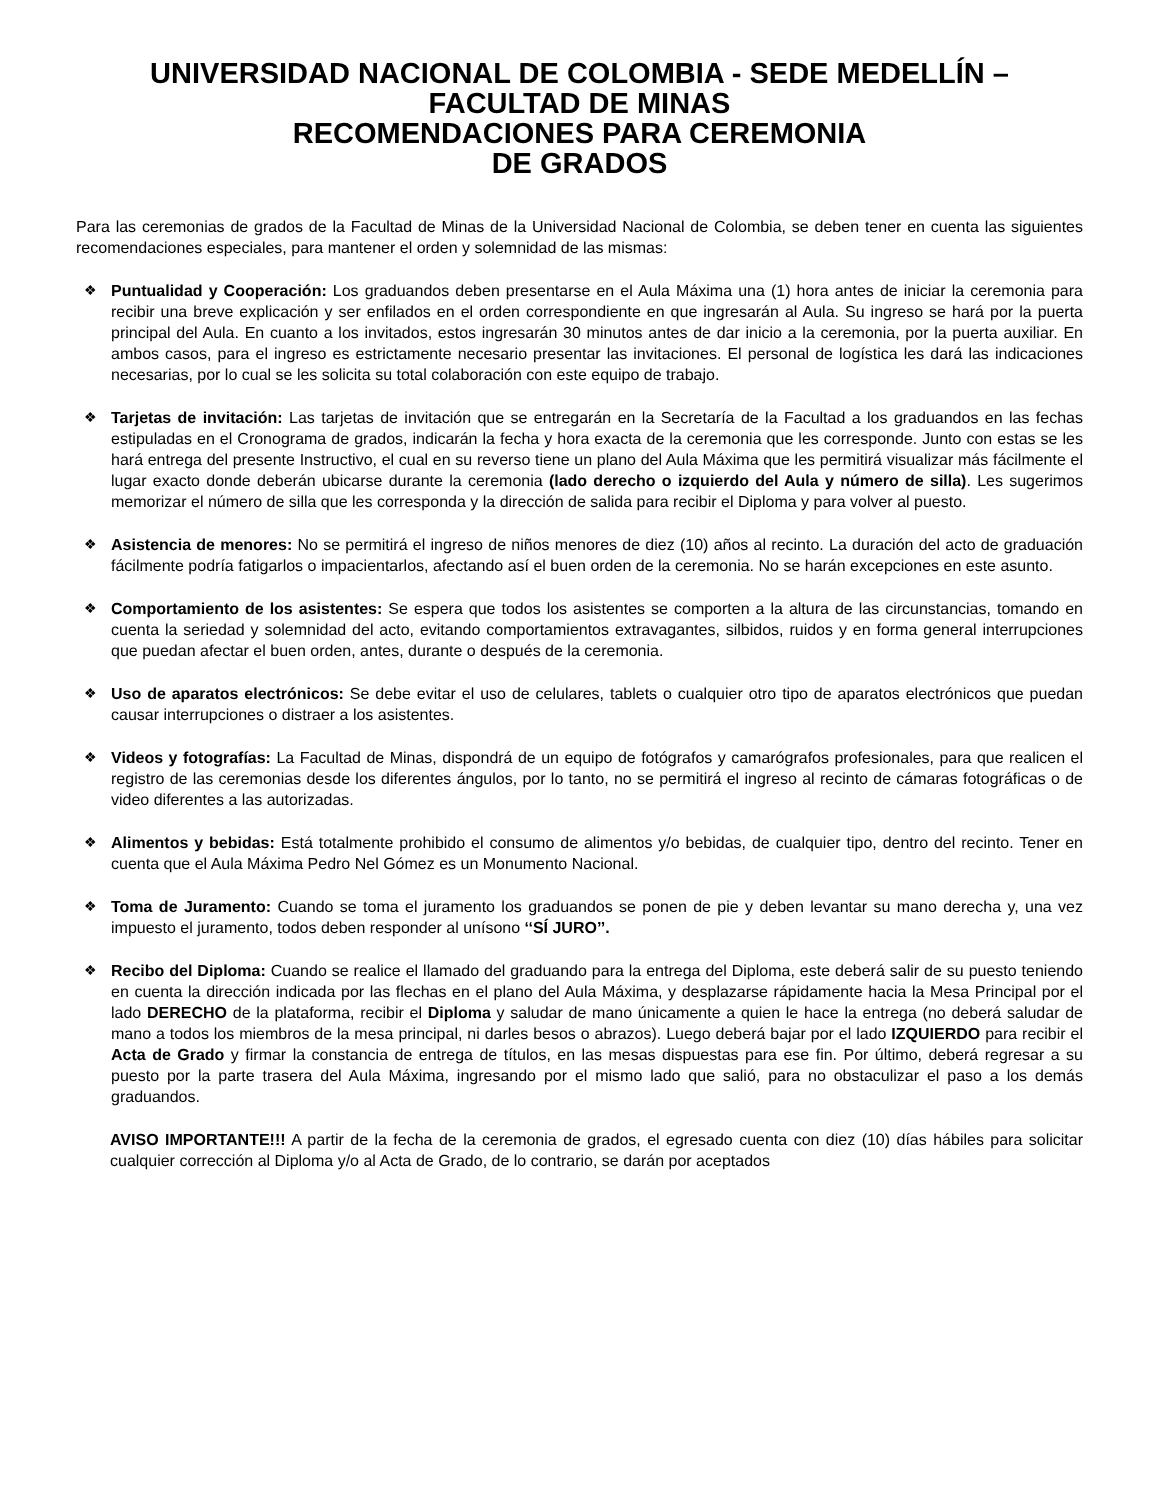UNIVERSIDAD NACIONAL DE COLOMBIA - SEDE MEDELLÍN –
FACULTAD DE MINAS
RECOMENDACIONES PARA CEREMONIA
DE GRADOS
Para las ceremonias de grados de la Facultad de Minas de la Universidad Nacional de Colombia, se deben tener en cuenta las siguientes recomendaciones especiales, para mantener el orden y solemnidad de las mismas:
❖ Puntualidad y Cooperación: Los graduandos deben presentarse en el Aula Máxima una (1) hora antes de iniciar la ceremonia para recibir una breve explicación y ser enfilados en el orden correspondiente en que ingresarán al Aula. Su ingreso se hará por la puerta principal del Aula. En cuanto a los invitados, estos ingresarán 30 minutos antes de dar inicio a la ceremonia, por la puerta auxiliar. En ambos casos, para el ingreso es estrictamente necesario presentar las invitaciones. El personal de logística les dará las indicaciones necesarias, por lo cual se les solicita su total colaboración con este equipo de trabajo.
❖ Tarjetas de invitación: Las tarjetas de invitación que se entregarán en la Secretaría de la Facultad a los graduandos en las fechas estipuladas en el Cronograma de grados, indicarán la fecha y hora exacta de la ceremonia que les corresponde. Junto con estas se les hará entrega del presente Instructivo, el cual en su reverso tiene un plano del Aula Máxima que les permitirá visualizar más fácilmente el lugar exacto donde deberán ubicarse durante la ceremonia (lado derecho o izquierdo del Aula y número de silla). Les sugerimos memorizar el número de silla que les corresponda y la dirección de salida para recibir el Diploma y para volver al puesto.
❖ Asistencia de menores: No se permitirá el ingreso de niños menores de diez (10) años al recinto. La duración del acto de graduación fácilmente podría fatigarlos o impacientarlos, afectando así el buen orden de la ceremonia. No se harán excepciones en este asunto.
❖ Comportamiento de los asistentes: Se espera que todos los asistentes se comporten a la altura de las circunstancias, tomando en cuenta la seriedad y solemnidad del acto, evitando comportamientos extravagantes, silbidos, ruidos y en forma general interrupciones que puedan afectar el buen orden, antes, durante o después de la ceremonia.
❖ Uso de aparatos electrónicos: Se debe evitar el uso de celulares, tablets o cualquier otro tipo de aparatos electrónicos que puedan causar interrupciones o distraer a los asistentes.
❖ Videos y fotografías: La Facultad de Minas, dispondrá de un equipo de fotógrafos y camarógrafos profesionales, para que realicen el registro de las ceremonias desde los diferentes ángulos, por lo tanto, no se permitirá el ingreso al recinto de cámaras fotográficas o de video diferentes a las autorizadas.
❖ Alimentos y bebidas: Está totalmente prohibido el consumo de alimentos y/o bebidas, de cualquier tipo, dentro del recinto. Tener en cuenta que el Aula Máxima Pedro Nel Gómez es un Monumento Nacional.
❖ Toma de Juramento: Cuando se toma el juramento los graduandos se ponen de pie y deben levantar su mano derecha y, una vez impuesto el juramento, todos deben responder al unísono ‘‘SÍ JURO’’.
❖ Recibo del Diploma: Cuando se realice el llamado del graduando para la entrega del Diploma, este deberá salir de su puesto teniendo en cuenta la dirección indicada por las flechas en el plano del Aula Máxima, y desplazarse rápidamente hacia la Mesa Principal por el lado DERECHO de la plataforma, recibir el Diploma y saludar de mano únicamente a quien le hace la entrega (no deberá saludar de mano a todos los miembros de la mesa principal, ni darles besos o abrazos). Luego deberá bajar por el lado IZQUIERDO para recibir el Acta de Grado y firmar la constancia de entrega de títulos, en las mesas dispuestas para ese fin. Por último, deberá regresar a su puesto por la parte trasera del Aula Máxima, ingresando por el mismo lado que salió, para no obstaculizar el paso a los demás graduandos.
AVISO IMPORTANTE!!! A partir de la fecha de la ceremonia de grados, el egresado cuenta con diez (10) días hábiles para solicitar cualquier corrección al Diploma y/o al Acta de Grado, de lo contrario, se darán por aceptados